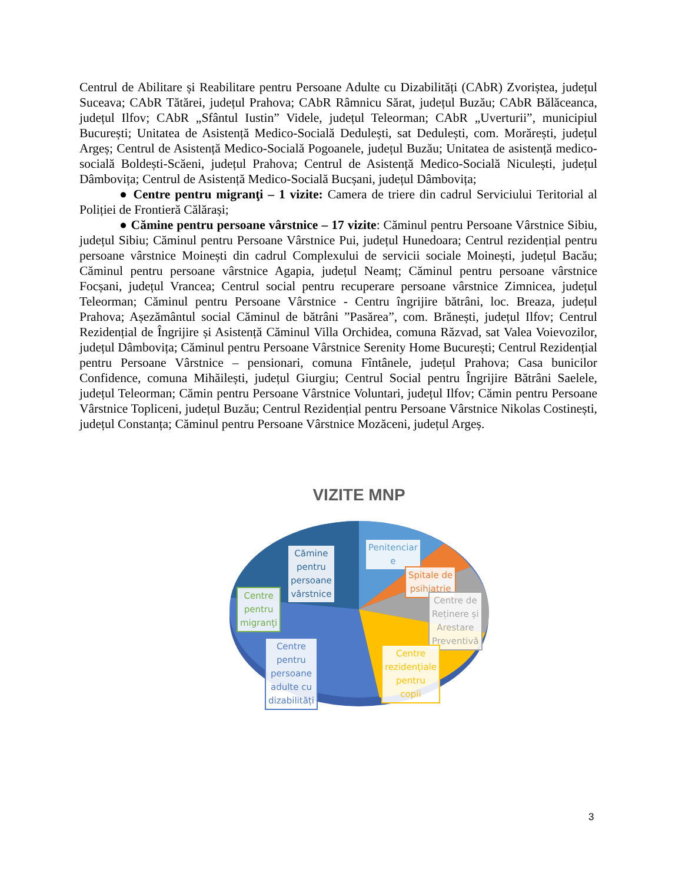Centrul de Abilitare și Reabilitare pentru Persoane Adulte cu Dizabilități (CAbR) Zvoriștea, județul Suceava; CAbR Tătărei, județul Prahova; CAbR Râmnicu Sărat, județul Buzău; CAbR Bălăceanca, județul Ilfov; CAbR „Sfântul Iustin” Videle, județul Teleorman; CAbR „Uverturii”, municipiul București; Unitatea de Asistență Medico-Socială Dedulești, sat Dedulești, com. Morărești, județul Argeș; Centrul de Asistență Medico-Socială Pogoanele, județul Buzău; Unitatea de asistență medico-socială Boldești-Scăeni, județul Prahova; Centrul de Asistență Medico-Socială Niculești, județul Dâmbovița; Centrul de Asistență Medico-Socială Bucșani, județul Dâmbovița;
● Centre pentru migranţi – 1 vizite: Camera de triere din cadrul Serviciului Teritorial al Poliției de Frontieră Călărași;
● Cămine pentru persoane vârstnice – 17 vizite: Căminul pentru Persoane Vârstnice Sibiu, județul Sibiu; Căminul pentru Persoane Vârstnice Pui, județul Hunedoara; Centrul rezidențial pentru persoane vârstnice Moinești din cadrul Complexului de servicii sociale Moinești, județul Bacău; Căminul pentru persoane vârstnice Agapia, județul Neamț; Căminul pentru persoane vârstnice Focșani, județul Vrancea; Centrul social pentru recuperare persoane vârstnice Zimnicea, județul Teleorman; Căminul pentru Persoane Vârstnice - Centru îngrijire bătrâni, loc. Breaza, județul Prahova; Așezământul social Căminul de bătrâni ”Pasărea”, com. Brănești, județul Ilfov; Centrul Rezidențial de Îngrijire și Asistență Căminul Villa Orchidea, comuna Răzvad, sat Valea Voievozilor, județul Dâmbovița; Căminul pentru Persoane Vârstnice Serenity Home București; Centrul Rezidențial pentru Persoane Vârstnice – pensionari, comuna Fîntânele, județul Prahova; Casa bunicilor Confidence, comuna Mihăilești, județul Giurgiu; Centrul Social pentru Îngrijire Bătrâni Saelele, județul Teleorman; Cămin pentru Persoane Vârstnice Voluntari, județul Ilfov; Cămin pentru Persoane Vârstnice Topliceni, județul Buzău; Centrul Rezidențial pentru Persoane Vârstnice Nikolas Costinești, județul Constanța; Căminul pentru Persoane Vârstnice Mozăceni, județul Argeș.
VIZITE MNP
Cămine
pentru
persoane
vârstnice
Penitenciar
e
Spitale de
psihiatrie
Centre
pentru
migranţi
Centre de
Reținere și
Arestare
Preventivă
Centre
pentru
persoane
adulte cu
dizabilități
Centre
rezidențiale
pentru
copii
3